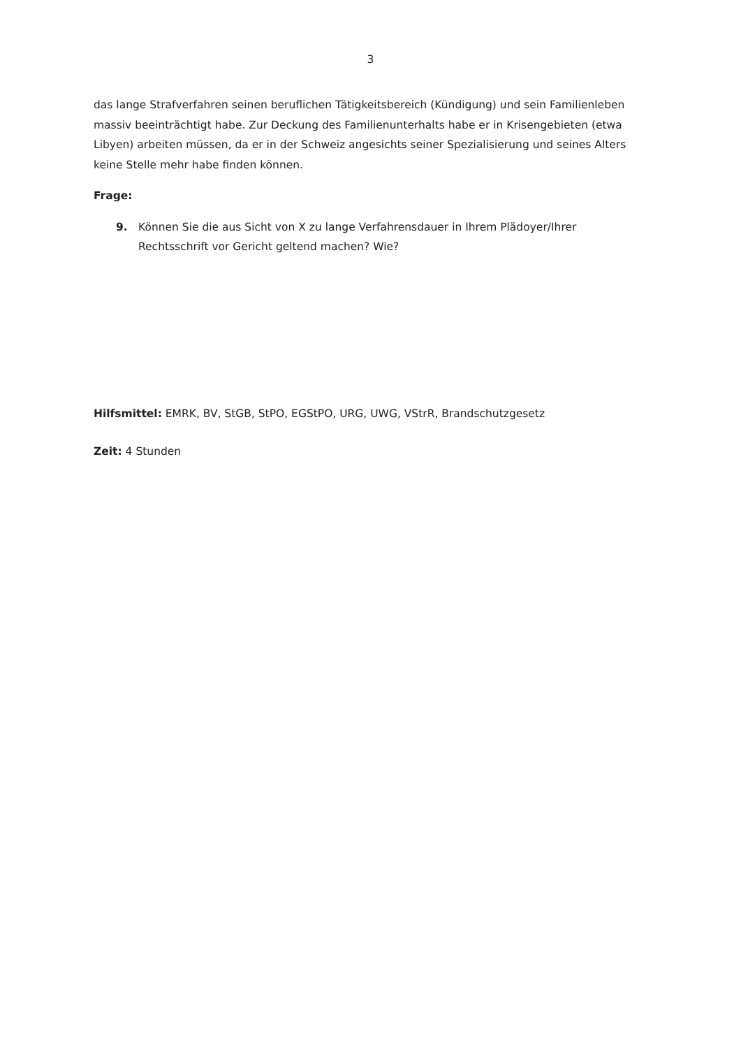3
das lange Strafverfahren seinen beruflichen Tätigkeitsbereich (Kündigung) und sein Familienleben massiv beeinträchtigt habe. Zur Deckung des Familienunterhalts habe er in Krisengebieten (etwa Libyen) arbeiten müssen, da er in der Schweiz angesichts seiner Spezialisierung und seines Alters keine Stelle mehr habe finden können.
Frage:
9. Können Sie die aus Sicht von X zu lange Verfahrensdauer in Ihrem Plädoyer/Ihrer Rechtsschrift vor Gericht geltend machen? Wie?
Hilfsmittel: EMRK, BV, StGB, StPO, EGStPO, URG, UWG, VStrR, Brandschutzgesetz
Zeit: 4 Stunden